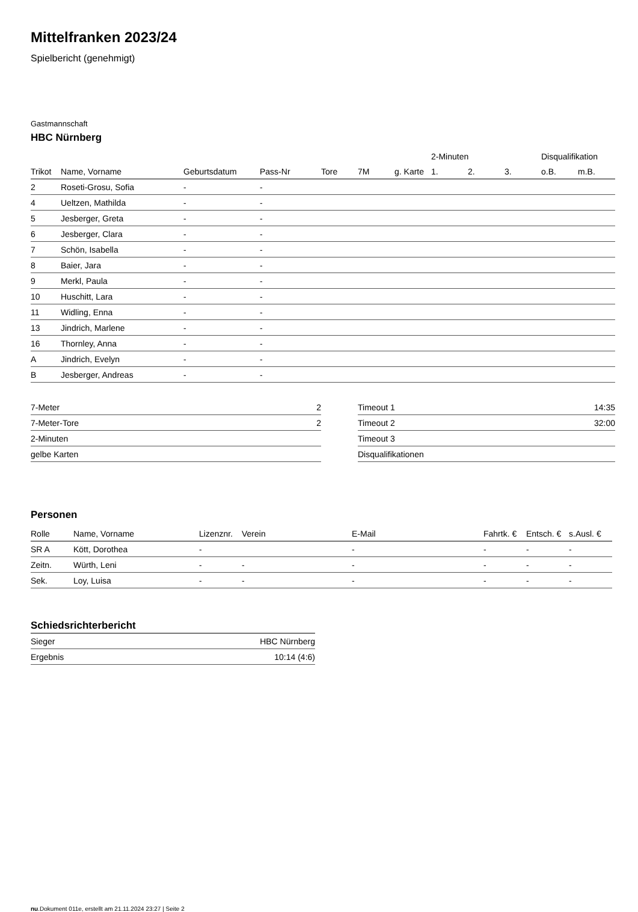Mittelfranken 2023/24
Spielbericht (genehmigt)
Gastmannschaft
HBC Nürnberg
| | | | | | | | 2-Minuten | | | Disqualifikation | |
| --- | --- | --- | --- | --- | --- | --- | --- | --- | --- | --- | --- |
| Trikot | Name, Vorname | Geburtsdatum | Pass-Nr | Tore | 7M | g. Karte | 1. | 2. | 3. | o.B. | m.B. |
| 2 | Roseti-Grosu, Sofia | - | - | | | | | | | | |
| 4 | Ueltzen, Mathilda | - | - | | | | | | | | |
| 5 | Jesberger, Greta | - | - | | | | | | | | |
| 6 | Jesberger, Clara | - | - | | | | | | | | |
| 7 | Schön, Isabella | - | - | | | | | | | | |
| 8 | Baier, Jara | - | - | | | | | | | | |
| 9 | Merkl, Paula | - | - | | | | | | | | |
| 10 | Huschitt, Lara | - | - | | | | | | | | |
| 11 | Widling, Enna | - | - | | | | | | | | |
| 13 | Jindrich, Marlene | - | - | | | | | | | | |
| 16 | Thornley, Anna | - | - | | | | | | | | |
| A | Jindrich, Evelyn | - | - | | | | | | | | |
| B | Jesberger, Andreas | - | - | | | | | | | | |
| 7-Meter | 2 |
| 7-Meter-Tore | 2 |
| 2-Minuten | |
| gelbe Karten | |
| Timeout 1 | 14:35 |
| Timeout 2 | 32:00 |
| Timeout 3 | |
| Disqualifikationen | |
Personen
| Rolle | Name, Vorname | Lizenznr. | Verein | E-Mail | Fahrtk. € | Entsch. € | s.Ausl. € |
| --- | --- | --- | --- | --- | --- | --- | --- |
| SR A | Kött, Dorothea | - | | - | - | - | - |
| Zeitn. | Würth, Leni | - | - | - | - | - | - |
| Sek. | Loy, Luisa | - | - | - | - | - | - |
Schiedsrichterbericht
| Sieger | HBC Nürnberg |
| Ergebnis | 10:14 (4:6) |
nu.Dokument 011e, erstellt am 21.11.2024 23:27 | Seite 2